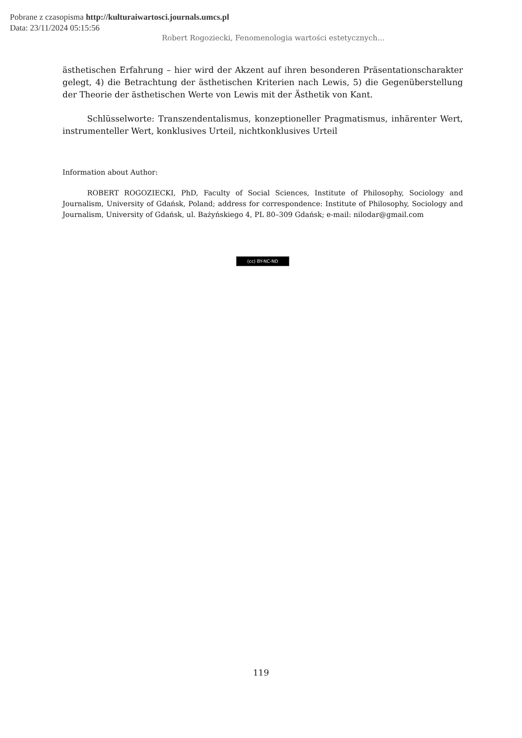Pobrane z czasopisma http://kulturaiwartosci.journals.umcs.pl
Data: 23/11/2024 05:15:56
Robert Rogoziecki, Fenomenologia wartości estetycznych…
ästhetischen Erfahrung – hier wird der Akzent auf ihren besonderen Präsentationscharakter gelegt, 4) die Betrachtung der ästhetischen Kriterien nach Lewis, 5) die Gegenüberstellung der Theorie der ästhetischen Werte von Lewis mit der Ästhetik von Kant.
Schlüsselworte: Transzendentalismus, konzeptioneller Pragmatismus, inhärenter Wert, instrumenteller Wert, konklusives Urteil, nichtkonklusives Urteil
Information about Author:
ROBERT ROGOZIECKI, PhD, Faculty of Social Sciences, Institute of Philosophy, Sociology and Journalism, University of Gdańsk, Poland; address for correspondence: Institute of Philosophy, Sociology and Journalism, University of Gdańsk, ul. Bażyńskiego 4, PL 80–309 Gdańsk; e-mail: nilodar@gmail.com
(cc) BY-NC-ND
119